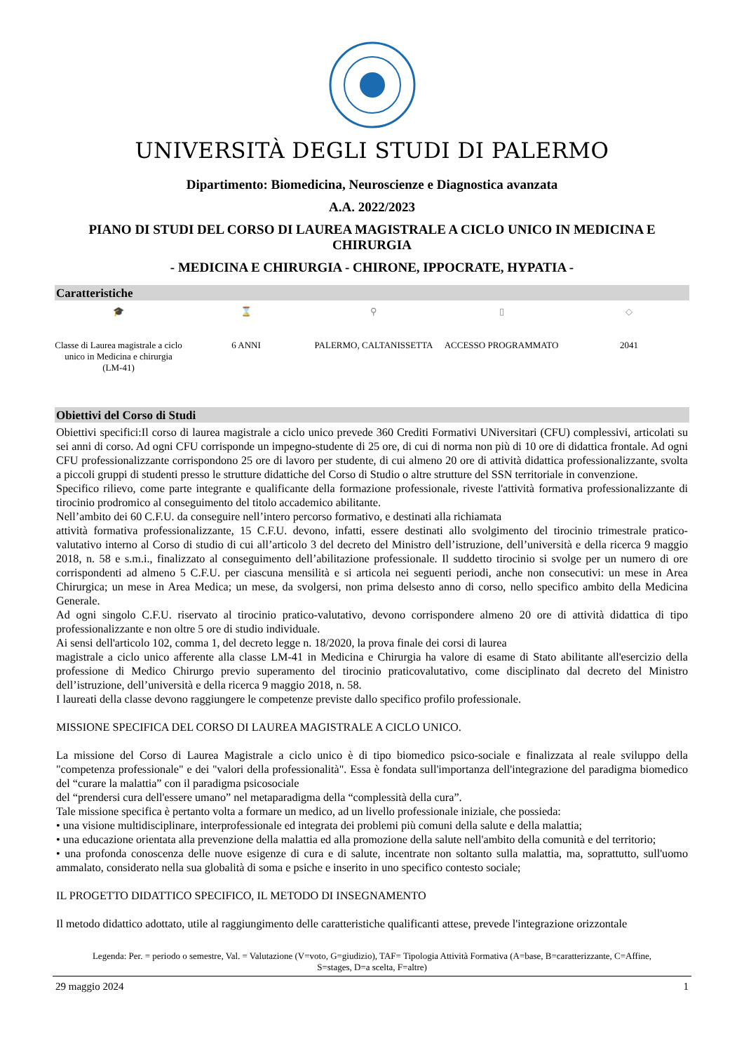UNIVERSITÀ DEGLI STUDI DI PALERMO
Dipartimento: Biomedicina, Neuroscienze e Diagnostica avanzata
A.A. 2022/2023
PIANO DI STUDI DEL CORSO DI LAUREA MAGISTRALE A CICLO UNICO IN MEDICINA E CHIRURGIA
- MEDICINA E CHIRURGIA - CHIRONE, IPPOCRATE, HYPATIA -
Caratteristiche
🎓
Classe di Laurea magistrale a ciclo unico in Medicina e chirurgia (LM-41)
⌛
6 ANNI
⚲
PALERMO, CALTANISSETTA
▯
ACCESSO PROGRAMMATO
◇
2041
Obiettivi del Corso di Studi
Obiettivi specifici:Il corso di laurea magistrale a ciclo unico prevede 360 Crediti Formativi UNiversitari (CFU) complessivi, articolati su sei anni di corso. Ad ogni CFU corrisponde un impegno-studente di 25 ore, di cui di norma non più di 10 ore di didattica frontale. Ad ogni CFU professionalizzante corrispondono 25 ore di lavoro per studente, di cui almeno 20 ore di attività didattica professionalizzante, svolta a piccoli gruppi di studenti presso le strutture didattiche del Corso di Studio o altre strutture del SSN territoriale in convenzione.
Specifico rilievo, come parte integrante e qualificante della formazione professionale, riveste l'attività formativa professionalizzante di tirocinio prodromico al conseguimento del titolo accademico abilitante.
Nell’ambito dei 60 C.F.U. da conseguire nell’intero percorso formativo, e destinati alla richiamata
attività formativa professionalizzante, 15 C.F.U. devono, infatti, essere destinati allo svolgimento del tirocinio trimestrale pratico-valutativo interno al Corso di studio di cui all’articolo 3 del decreto del Ministro dell’istruzione, dell’università e della ricerca 9 maggio 2018, n. 58 e s.m.i., finalizzato al conseguimento dell’abilitazione professionale. Il suddetto tirocinio si svolge per un numero di ore corrispondenti ad almeno 5 C.F.U. per ciascuna mensilità e si articola nei seguenti periodi, anche non consecutivi: un mese in Area Chirurgica; un mese in Area Medica; un mese, da svolgersi, non prima delsesto anno di corso, nello specifico ambito della Medicina Generale.
Ad ogni singolo C.F.U. riservato al tirocinio pratico-valutativo, devono corrispondere almeno 20 ore di attività didattica di tipo professionalizzante e non oltre 5 ore di studio individuale.
Ai sensi dell'articolo 102, comma 1, del decreto legge n. 18/2020, la prova finale dei corsi di laurea
magistrale a ciclo unico afferente alla classe LM-41 in Medicina e Chirurgia ha valore di esame di Stato abilitante all'esercizio della professione di Medico Chirurgo previo superamento del tirocinio praticovalutativo, come disciplinato dal decreto del Ministro dell’istruzione, dell’università e della ricerca 9 maggio 2018, n. 58.
I laureati della classe devono raggiungere le competenze previste dallo specifico profilo professionale.
MISSIONE SPECIFICA DEL CORSO DI LAUREA MAGISTRALE A CICLO UNICO.
La missione del Corso di Laurea Magistrale a ciclo unico è di tipo biomedico psico-sociale e finalizzata al reale sviluppo della "competenza professionale" e dei "valori della professionalità". Essa è fondata sull'importanza dell'integrazione del paradigma biomedico del “curare la malattia” con il paradigma psicosociale
del “prendersi cura dell'essere umano” nel metaparadigma della “complessità della cura”.
Tale missione specifica è pertanto volta a formare un medico, ad un livello professionale iniziale, che possieda:
• una visione multidisciplinare, interprofessionale ed integrata dei problemi più comuni della salute e della malattia;
• una educazione orientata alla prevenzione della malattia ed alla promozione della salute nell'ambito della comunità e del territorio;
• una profonda conoscenza delle nuove esigenze di cura e di salute, incentrate non soltanto sulla malattia, ma, soprattutto, sull'uomo ammalato, considerato nella sua globalità di soma e psiche e inserito in uno specifico contesto sociale;
IL PROGETTO DIDATTICO SPECIFICO, IL METODO DI INSEGNAMENTO
Il metodo didattico adottato, utile al raggiungimento delle caratteristiche qualificanti attese, prevede l'integrazione orizzontale
Legenda: Per. = periodo o semestre, Val. = Valutazione (V=voto, G=giudizio), TAF= Tipologia Attività Formativa (A=base, B=caratterizzante, C=Affine, S=stages, D=a scelta, F=altre)
29 maggio 2024 1